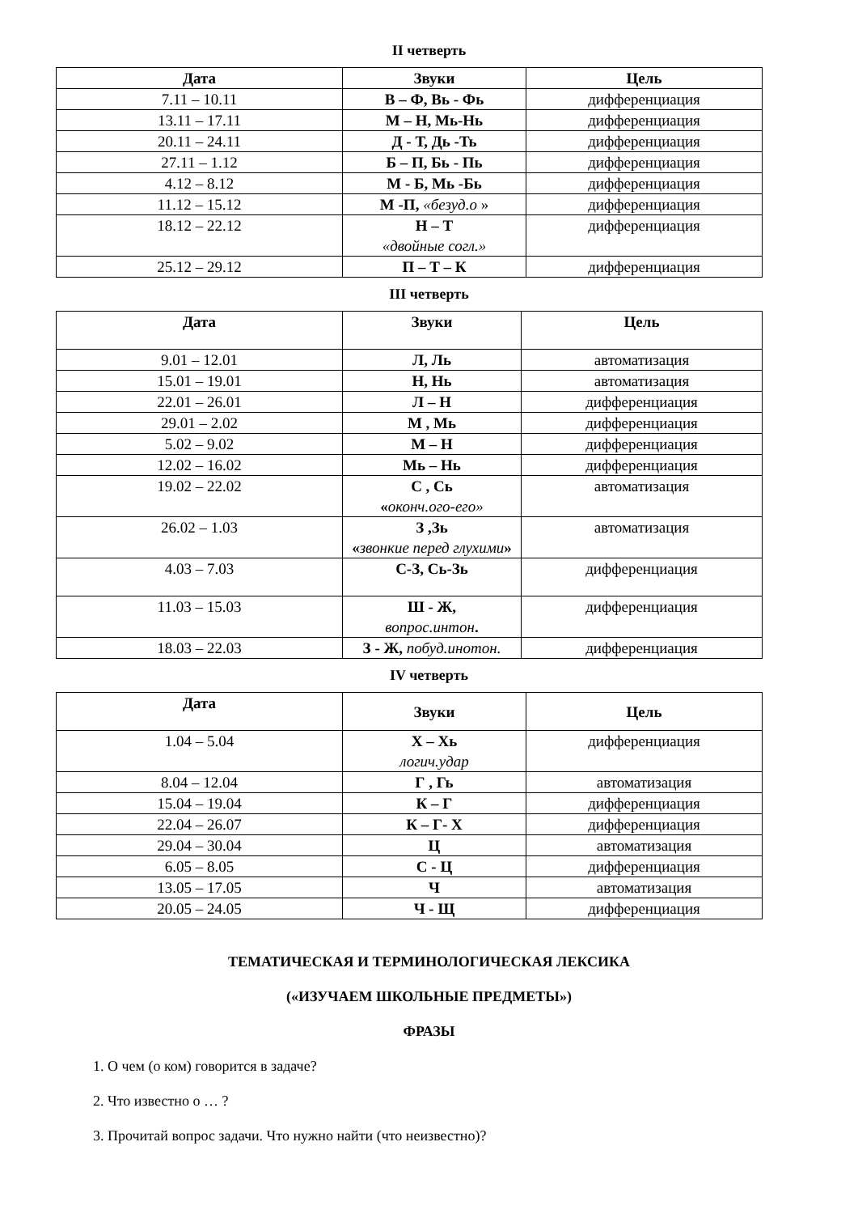II четверть
| Дата | Звуки | Цель |
| --- | --- | --- |
| 7.11 – 10.11 | В – Ф, Вь - Фь | дифференциация |
| 13.11 – 17.11 | М – Н, Мь-Нь | дифференциация |
| 20.11 – 24.11 | Д - Т, Дь -Ть | дифференциация |
| 27.11 – 1.12 | Б – П, Бь - Пь | дифференциация |
| 4.12 – 8.12 | М - Б, Мь -Бь | дифференциация |
| 11.12 – 15.12 | М -П, «безуд.о » | дифференциация |
| 18.12 – 22.12 | Н – Т «двойные согл.» | дифференциация |
| 25.12 – 29.12 | П – Т – К | дифференциация |
III четверть
| Дата | Звуки | Цель |
| --- | --- | --- |
| 9.01 – 12.01 | Л, Ль | автоматизация |
| 15.01 – 19.01 | Н, Нь | автоматизация |
| 22.01 – 26.01 | Л – Н | дифференциация |
| 29.01 – 2.02 | М , Мь | дифференциация |
| 5.02 – 9.02 | М – Н | дифференциация |
| 12.02 – 16.02 | Мь – Нь | дифференциация |
| 19.02 – 22.02 | С , Сь « оконч.ого-его» | автоматизация |
| 26.02 – 1.03 | З ,Зь « звонкие перед глухими » | автоматизация |
| 4.03 – 7.03 | С-З, Сь-Зь | дифференциация |
| 11.03 – 15.03 | Ш - Ж, вопрос.интон . | дифференциация |
| 18.03 – 22.03 | З - Ж, побуд.инотон. | дифференциация |
IV четверть
| Дата | Звуки | Цель |
| --- | --- | --- |
| 1.04 – 5.04 | Х – Хь логич.удар | дифференциация |
| 8.04 – 12.04 | Г , Гь | автоматизация |
| 15.04 – 19.04 | К – Г | дифференциация |
| 22.04 – 26.07 | К – Г- Х | дифференциация |
| 29.04 – 30.04 | Ц | автоматизация |
| 6.05 – 8.05 | С - Ц | дифференциация |
| 13.05 – 17.05 | Ч | автоматизация |
| 20.05 – 24.05 | Ч - Щ | дифференциация |
ТЕМАТИЧЕСКАЯ И ТЕРМИНОЛОГИЧЕСКАЯ ЛЕКСИКА
(«ИЗУЧАЕМ ШКОЛЬНЫЕ ПРЕДМЕТЫ»)
ФРАЗЫ
1. О чем (о ком) говорится в задаче?
2. Что известно о … ?
3. Прочитай вопрос задачи. Что нужно найти (что неизвестно)?